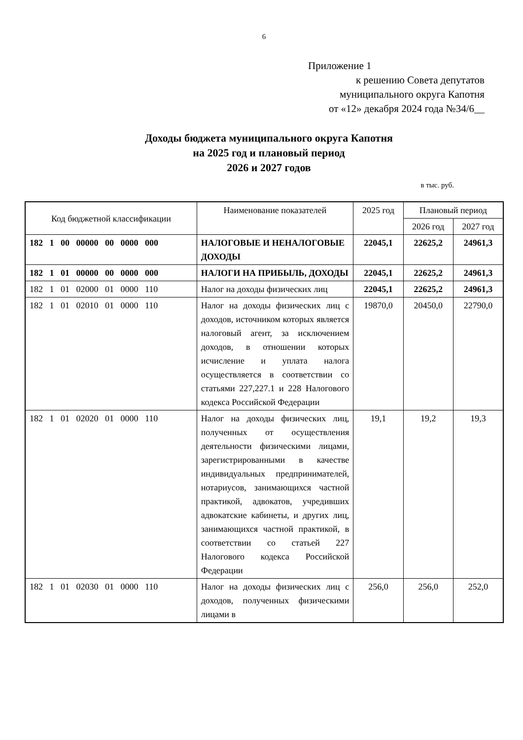6
Приложение 1
к решению Совета депутатов
муниципального округа Капотня
от «12» декабря 2024 года №34/6__
Доходы бюджета муниципального округа Капотня
на 2025 год и плановый период
2026 и 2027 годов
в тыс. руб.
| Код бюджетной классификации | Наименование показателей | 2025 год | Плановый период | |
| --- | --- | --- | --- | --- |
| | | | 2026 год | 2027 год |
| 182 1 00 00000 00 0000 000 | НАЛОГОВЫЕ И НЕНАЛОГОВЫЕ ДОХОДЫ | 22045,1 | 22625,2 | 24961,3 |
| 182 1 01 00000 00 0000 000 | НАЛОГИ НА ПРИБЫЛЬ, ДОХОДЫ | 22045,1 | 22625,2 | 24961,3 |
| 182 1 01 02000 01 0000 110 | Налог на доходы физических лиц | 22045,1 | 22625,2 | 24961,3 |
| 182 1 01 02010 01 0000 110 | Налог на доходы физических лиц с доходов, источником которых является налоговый агент, за исключением доходов, в отношении которых исчисление и уплата налога осуществляется в соответствии со статьями 227,227.1 и 228 Налогового кодекса Российской Федерации | 19870,0 | 20450,0 | 22790,0 |
| 182 1 01 02020 01 0000 110 | Налог на доходы физических лиц, полученных от осуществления деятельности физическими лицами, зарегистрированными в качестве индивидуальных предпринимателей, нотариусов, занимающихся частной практикой, адвокатов, учредивших адвокатские кабинеты, и других лиц, занимающихся частной практикой, в соответствии со статьей 227 Налогового кодекса Российской Федерации | 19,1 | 19,2 | 19,3 |
| 182 1 01 02030 01 0000 110 | Налог на доходы физических лиц с доходов, полученных физическими лицами в | 256,0 | 256,0 | 252,0 |